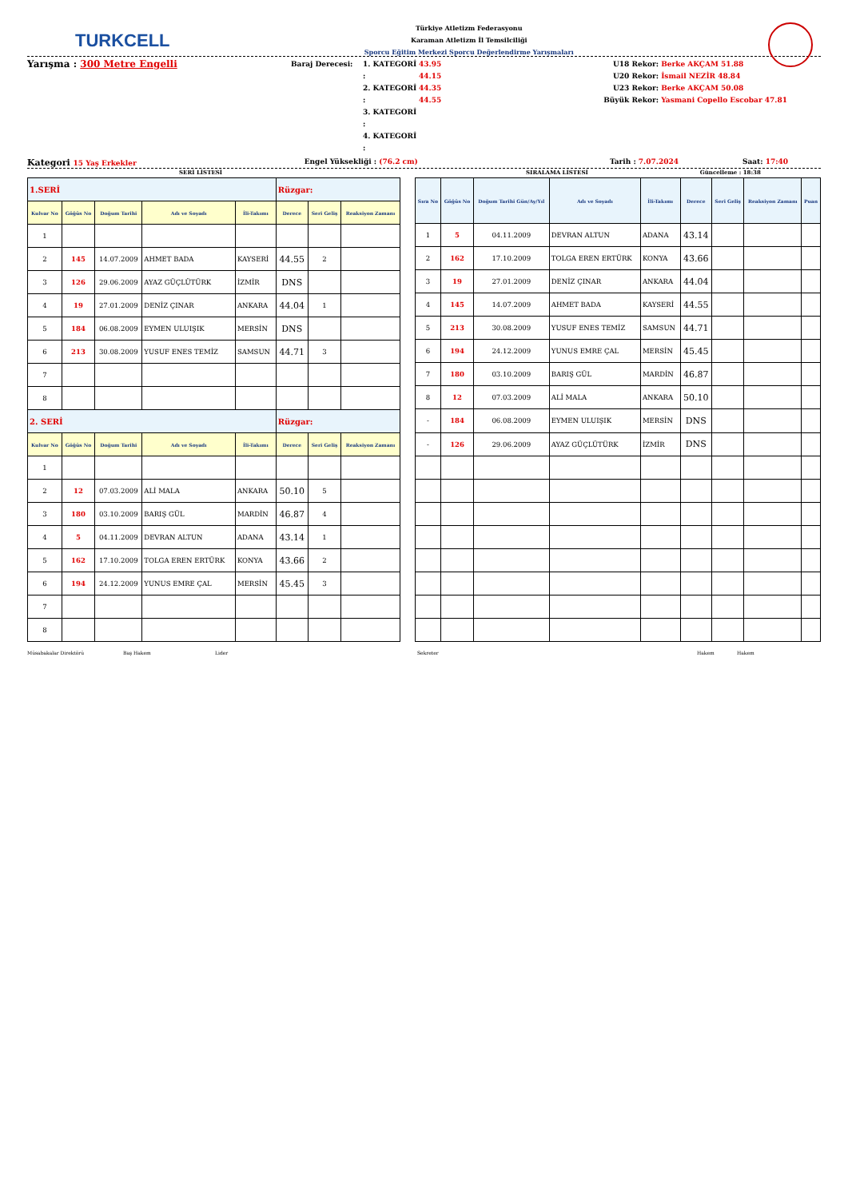TURKCELL
Türkiye Atletizm Federasyonu
Karaman Atletizm İl Temsilciliği
Sporcu Eğitim Merkezi Sporcu Değerlendirme Yarışmaları
Yarışma : 300 Metre Engelli
Baraj Derecesi:
1. KATEGORİ :
2. KATEGORİ :
3. KATEGORİ :
4. KATEGORİ :
43.95
44.15
44.35
44.55
U18 Rekor:
U20 Rekor:
U23 Rekor:
Büyük Rekor:
Berke AKÇAM 51.88
İsmail NEZİR 48.84
Berke AKÇAM 50.08
Yasmani Copello Escobar 47.81
Kategori 15 Yaş Erkekler Engel Yüksekliği : (76.2 cm) Tarih : 7.07.2024 Saat: 17:40
SERİ LİSTESİ SIRALAMA LİSTESİ Güncelleme : 18:38
| 1.SERİ | | | | | Rüzgar: | | |
| Kulvar No | Göğüs No | Doğum Tarihi | Adı ve Soyadı | İli-Takımı | Derece | Seri Geliş | Reaksiyon Zamanı |
| 1 | | | | | | | |
| 2 | 145 | 14.07.2009 | AHMET BADA | KAYSERİ | 44.55 | 2 | |
| 3 | 126 | 29.06.2009 | AYAZ GÜÇLÜTÜRK | İZMİR | DNS | | |
| 4 | 19 | 27.01.2009 | DENİZ ÇINAR | ANKARA | 44.04 | 1 | |
| 5 | 184 | 06.08.2009 | EYMEN ULUIŞIK | MERSİN | DNS | | |
| 6 | 213 | 30.08.2009 | YUSUF ENES TEMİZ | SAMSUN | 44.71 | 3 | |
| 7 | | | | | | | |
| 8 | | | | | | | |
| 2. SERİ | | | | | Rüzgar: | | |
| Kulvar No | Göğüs No | Doğum Tarihi | Adı ve Soyadı | İli-Takımı | Derece | Seri Geliş | Reaksiyon Zamanı |
| 1 | | | | | | | |
| 2 | 12 | 07.03.2009 | ALİ MALA | ANKARA | 50.10 | 5 | |
| 3 | 180 | 03.10.2009 | BARIŞ GÜL | MARDİN | 46.87 | 4 | |
| 4 | 5 | 04.11.2009 | DEVRAN ALTUN | ADANA | 43.14 | 1 | |
| 5 | 162 | 17.10.2009 | TOLGA EREN ERTÜRK | KONYA | 43.66 | 2 | |
| 6 | 194 | 24.12.2009 | YUNUS EMRE ÇAL | MERSİN | 45.45 | 3 | |
| 7 | | | | | | | |
| 8 | | | | | | | |
| Sıra No | Göğüs No | Doğum Tarihi Gün/Ay/Yıl | Adı ve Soyadı | İli-Takımı | Derece | Seri Geliş | Reaksiyon Zamanı | Puan |
| --- | --- | --- | --- | --- | --- | --- | --- | --- |
| 1 | 5 | 04.11.2009 | DEVRAN ALTUN | ADANA | 43.14 | | | |
| 2 | 162 | 17.10.2009 | TOLGA EREN ERTÜRK | KONYA | 43.66 | | | |
| 3 | 19 | 27.01.2009 | DENİZ ÇINAR | ANKARA | 44.04 | | | |
| 4 | 145 | 14.07.2009 | AHMET BADA | KAYSERİ | 44.55 | | | |
| 5 | 213 | 30.08.2009 | YUSUF ENES TEMİZ | SAMSUN | 44.71 | | | |
| 6 | 194 | 24.12.2009 | YUNUS EMRE ÇAL | MERSİN | 45.45 | | | |
| 7 | 180 | 03.10.2009 | BARIŞ GÜL | MARDİN | 46.87 | | | |
| 8 | 12 | 07.03.2009 | ALİ MALA | ANKARA | 50.10 | | | |
| - | 184 | 06.08.2009 | EYMEN ULUIŞIK | MERSİN | DNS | | | |
| - | 126 | 29.06.2009 | AYAZ GÜÇLÜTÜRK | İZMİR | DNS | | | |
Müsabakalar Direktörü Baş Hakem Lider Sekreter Hakem Hakem